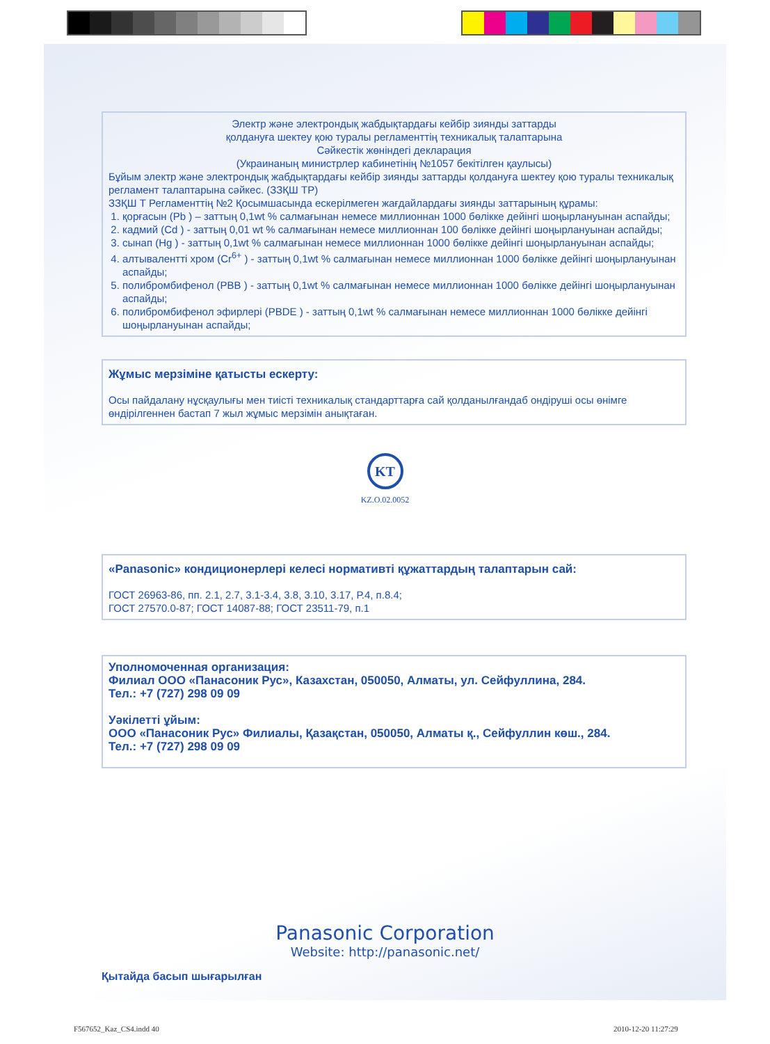Электр және электрондық жабдықтардағы кейбір зиянды заттарды
қолдануға шектеу қою туралы регламенттің техникалық талаптарына
Сәйкестік жөніндегі декларация
(Украинаның министрлер кабинетінің №1057 бекітілген қаулысы)
Бұйым электр және электрондық жабдықтардағы кейбір зиянды заттарды қолдануға шектеу қою туралы техникалық регламент талаптарына сәйкес. (ЗЗҚШ ТР)
ЗЗҚШ Т Регламенттің №2 Қосымшасында ескерілмеген жағдайлардағы зиянды заттарының құрамы:
1. қорғасын (Pb ) – заттың 0,1wt % салмағынан немесе миллионнан 1000 бөлікке дейінгі шоңырлануынан аспайды;
2. кадмий (Cd ) - заттың 0,01 wt % салмағынан немесе миллионнан 100 бөлікке дейінгі шоңырлануынан аспайды;
3. сынап (Hg ) - заттың 0,1wt % салмағынан немесе миллионнан 1000 бөлікке дейінгі шоңырлануынан аспайды;
4. алтывалентті хром (Cr<sup>6+</sup> ) - заттың 0,1wt % салмағынан немесе миллионнан 1000 бөлікке дейінгі шоңырлануынан аспайды;
5. полибромбифенол (PBB ) - заттың 0,1wt % салмағынан немесе миллионнан 1000 бөлікке дейінгі шоңырлануынан аспайды;
6. полибромбифенол эфирлері (PBDE ) - заттың 0,1wt % салмағынан немесе миллионнан 1000 бөлікке дейінгі шоңырлануынан аспайды;
Жұмыс мерзіміне қатысты ескерту:
Осы пайдалану нұсқаулығы мен тиісті техникалық стандарттарға сай қолданылғандаб ондіруші осы өнімге өндірілгеннен бастап 7 жыл жұмыс мерзімін анықтаған.
KT
KZ.O.02.0052
«Panasonic» кондиционерлері келесі нормативті құжаттардың талаптарын сай:
ГОСТ 26963-86, пп. 2.1, 2.7, 3.1-3.4, 3.8, 3.10, 3.17, Р.4, п.8.4;
ГОСТ 27570.0-87; ГОСТ 14087-88; ГОСТ 23511-79, п.1
Уполномоченная организация:
Филиал ООО «Панасоник Рус», Казахстан, 050050, Алматы, ул. Сейфуллина, 284.
Тел.: +7 (727) 298 09 09
Уәкілетті ұйым:
ООО «Панасоник Рус» Филиалы, Қазақстан, 050050, Алматы қ., Сейфуллин көш., 284.
Тел.: +7 (727) 298 09 09
Panasonic Corporation
Website: http://panasonic.net/
Қытайда басып шығарылған
F567652_Kaz_CS4.indd 40 2010-12-20 11:27:29